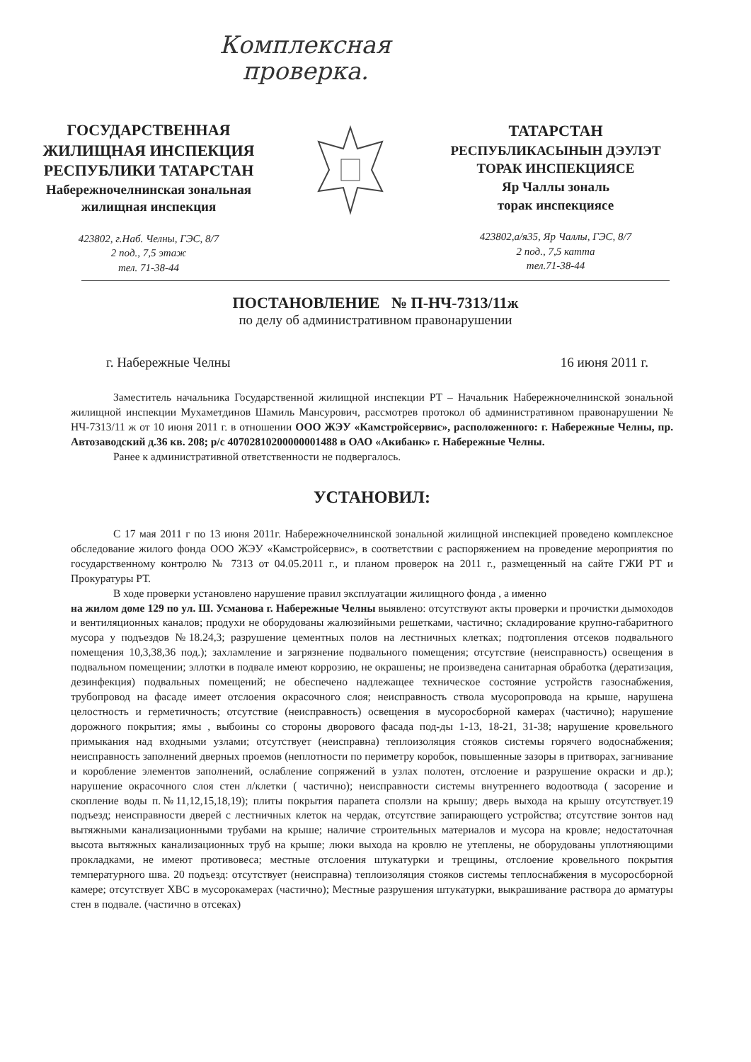Комплексная
проверка.
ГОСУДАРСТВЕННАЯ
ЖИЛИЩНАЯ ИНСПЕКЦИЯ
РЕСПУБЛИКИ ТАТАРСТАН
Набережночелнинская зональная
жилищная инспекция
423802, г.Наб. Челны, ГЭС, 8/7
2 под., 7,5 этаж
тел. 71-38-44
ТАТАРСТАН
РЕСПУБЛИКАСЫНЫН ДЭУЛЭТ
ТОРАК ИНСПЕКЦИЯСЕ
Яр Чаллы зональ
торак инспекциясе
423802,а/я35, Яр Чаллы, ГЭС, 8/7
2 под., 7,5 катта
тел.71-38-44
ПОСТАНОВЛЕНИЕ № П-НЧ-7313/11ж
по делу об административном правонарушении
г. Набережные Челны 16 июня 2011 г.
Заместитель начальника Государственной жилищной инспекции РТ – Начальник Набережночелнинской зональной жилищной инспекции Мухаметдинов Шамиль Мансурович, рассмотрев протокол об административном правонарушении № НЧ-7313/11 ж от 10 июня 2011 г. в отношении ООО ЖЭУ «Камстройсервис», расположенного: г. Набережные Челны, пр. Автозаводский д.36 кв. 208; р/с 40702810200000001488 в ОАО «Акибанк» г. Набережные Челны.
Ранее к административной ответственности не подвергалось.
УСТАНОВИЛ:
С 17 мая 2011 г по 13 июня 2011г. Набережночелнинской зональной жилищной инспекцией проведено комплексное обследование жилого фонда ООО ЖЭУ «Камстройсервис», в соответствии с распоряжением на проведение мероприятия по государственному контролю № 7313 от 04.05.2011 г., и планом проверок на 2011 г., размещенный на сайте ГЖИ РТ и Прокуратуры РТ.
В ходе проверки установлено нарушение правил эксплуатации жилищного фонда , а именно
на жилом доме 129 по ул. Ш. Усманова г. Набережные Челны выявлено: отсутствуют акты проверки и прочистки дымоходов и вентиляционных каналов; продухи не оборудованы жалюзийными решетками, частично; складирование крупно-габаритного мусора у подъездов №18.24,3; разрушение цементных полов на лестничных клетках; подтопления отсеков подвального помещения 10,3,38,36 под.); захламление и загрязнение подвального помещения; отсутствие (неисправность) освещения в подвальном помещении; эллотки в подвале имеют коррозию, не окрашены; не произведена санитарная обработка (дератизация, дезинфекция) подвальных помещений; не обеспечено надлежащее техническое состояние устройств газоснабжения, трубопровод на фасаде имеет отслоения окрасочного слоя; неисправность ствола мусоропровода на крыше, нарушена целостность и герметичность; отсутствие (неисправность) освещения в мусоросборной камерах (частично); нарушение дорожного покрытия; ямы , выбоины со стороны дворового фасада под-ды 1-13, 18-21, 31-38; нарушение кровельного примыкания над входными узлами; отсутствует (неисправна) теплоизоляция стояков системы горячего водоснабжения; неисправность заполнений дверных проемов (неплотности по периметру коробок, повышенные зазоры в притворах, загнивание и коробление элементов заполнений, ослабление сопряжений в узлах полотен, отслоение и разрушение окраски и др.); нарушение окрасочного слоя стен л/клетки ( частично); неисправности системы внутреннего водоотвода ( засорение и скопление воды п.№11,12,15,18,19); плиты покрытия парапета сползли на крышу; дверь выхода на крышу отсутствует.19 подъезд; неисправности дверей с лестничных клеток на чердак, отсутствие запирающего устройства; отсутствие зонтов над вытяжными канализационными трубами на крыше; наличие строительных материалов и мусора на кровле; недостаточная высота вытяжных канализационных труб на крыше; люки выхода на кровлю не утеплены, не оборудованы уплотняющими прокладками, не имеют противовеса; местные отслоения штукатурки и трещины, отслоение кровельного покрытия температурного шва. 20 подъезд: отсутствует (неисправна) теплоизоляция стояков системы теплоснабжения в мусоросборной камере; отсутствует ХВС в мусорокамерах (частично); Местные разрушения штукатурки, выкрашивание раствора до арматуры стен в подвале. (частично в отсеках)